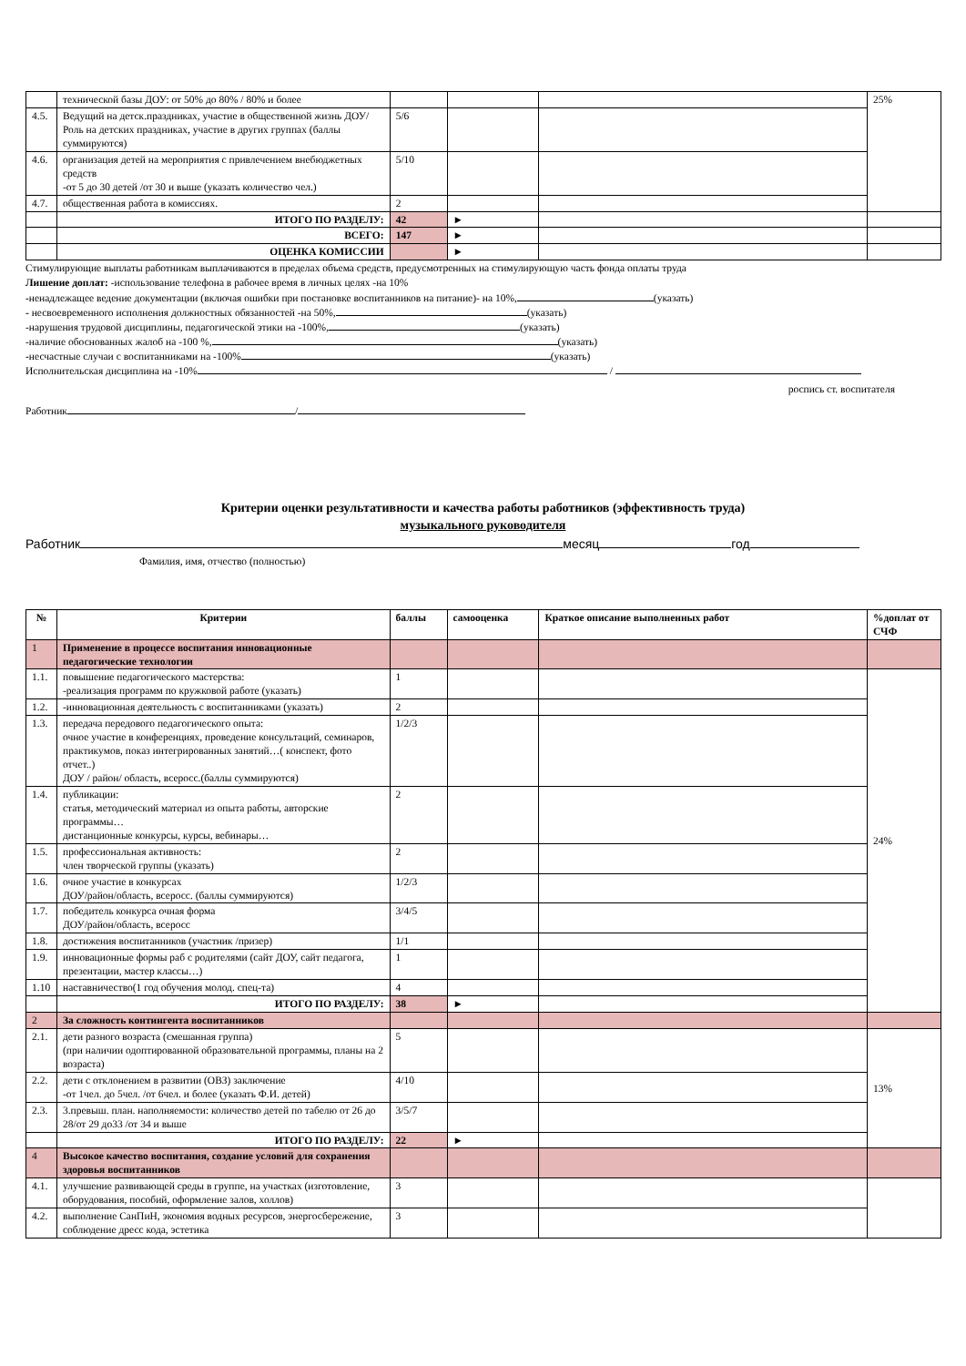| | технической базы ДОУ: от 50% до 80% / 80% и более | | | | 25% |
| 4.5. | Ведущий на детск.праздниках, участие в общественной жизнь ДОУ/Роль на детских праздниках, участие в других группах (баллы суммируются) | 5/6 | | | |
| 4.6. | организация детей на мероприятия с привлечением внебюджетных средств -от 5 до 30 детей /от 30 и выше (указать количество чел.) | 5/10 | | | |
| 4.7. | общественная работа в комиссиях. | 2 | | | |
| | ИТОГО ПО РАЗДЕЛУ: | 42 | ► | | |
| | ВСЕГО: | 147 | ► | | |
| | ОЦЕНКА КОМИССИИ | | ► | | |
Стимулирующие выплаты работникам выплачиваются в пределах объема средств, предусмотренных на стимулирующую часть фонда оплаты труда
Лишение доплат: -использование телефона в рабочее время в личных целях -на 10%
-ненадлежащее ведение документации (включая ошибки при постановке воспитанников на питание)- на 10%, (указать)
- несвоевременного исполнения должностных обязанностей -на 50%, (указать)
-нарушения трудовой дисциплины, педагогической этики на -100%, (указать)
-наличие обоснованных жалоб на -100 %, (указать)
-несчастные случаи с воспитанниками на -100% (указать)
Исполнительская дисциплина на -10% /
роспись ст. воспитателя
Работник /
Критерии оценки результативности и качества работы работников (эффективность труда)
музыкального руководителя
Работник месяц год
Фамилия, имя, отчество (полностью)
| № | Критерии | баллы | самооценка | Краткое описание выполненных работ | %доплат от СЧФ |
| --- | --- | --- | --- | --- | --- |
| 1 | Применение в процессе воспитания инновационные педагогические технологии | | | | |
| 1.1. | повышение педагогического мастерства: -реализация программ по кружковой работе (указать) | 1 | | | 24% |
| 1.2. | -инновационная деятельность с воспитанниками (указать) | 2 | | | |
| 1.3. | передача передового педагогического опыта: очное участие в конференциях, проведение консультаций, семинаров, практикумов, показ интегрированных занятий…( конспект, фото отчет..) ДОУ / район/ область, всеросс.(баллы суммируются) | 1/2/3 | | | |
| 1.4. | публикации: статья, методический материал из опыта работы, авторские программы… дистанционные конкурсы, курсы, вебинары… | 2 | | | |
| 1.5. | профессиональная активность: член творческой группы (указать) | 2 | | | |
| 1.6. | очное участие в конкурсах ДОУ/район/область, всеросс. (баллы суммируются) | 1/2/3 | | | |
| 1.7. | победитель конкурса очная форма ДОУ/район/область, всеросс | 3/4/5 | | | |
| 1.8. | достижения воспитанников (участник /призер) | 1/1 | | | |
| 1.9. | инновационные формы раб с родителями (сайт ДОУ, сайт педагога, презентации, мастер классы…) | 1 | | | |
| 1.10 | наставничество(1 год обучения молод. спец-та) | 4 | | | |
| | ИТОГО ПО РАЗДЕЛУ: | 38 | ► | | |
| 2 | За сложность контингента воспитанников | | | | |
| 2.1. | дети разного возраста (смешанная группа) (при наличии одоптированной образовательной программы, планы на 2 возраста) | 5 | | | 13% |
| 2.2. | дети с отклонением в развитии (ОВЗ) заключение -от 1чел. до 5чел. /от 6чел. и более (указать Ф.И. детей) | 4/10 | | | |
| 2.3. | 3.превыш. план. наполняемости: количество детей по табелю от 26 до 28/от 29 до33 /от 34 и выше | 3/5/7 | | | |
| | ИТОГО ПО РАЗДЕЛУ: | 22 | ► | | |
| 4 | Высокое качество воспитания, создание условий для сохранения здоровья воспитанников | | | | |
| 4.1. | улучшение развивающей среды в группе, на участках (изготовление, оборудования, пособий, оформление залов, холлов) | 3 | | | |
| 4.2. | выполнение СанПиН, экономия водных ресурсов, энергосбережение, соблюдение дресс кода, эстетика | 3 | | | |